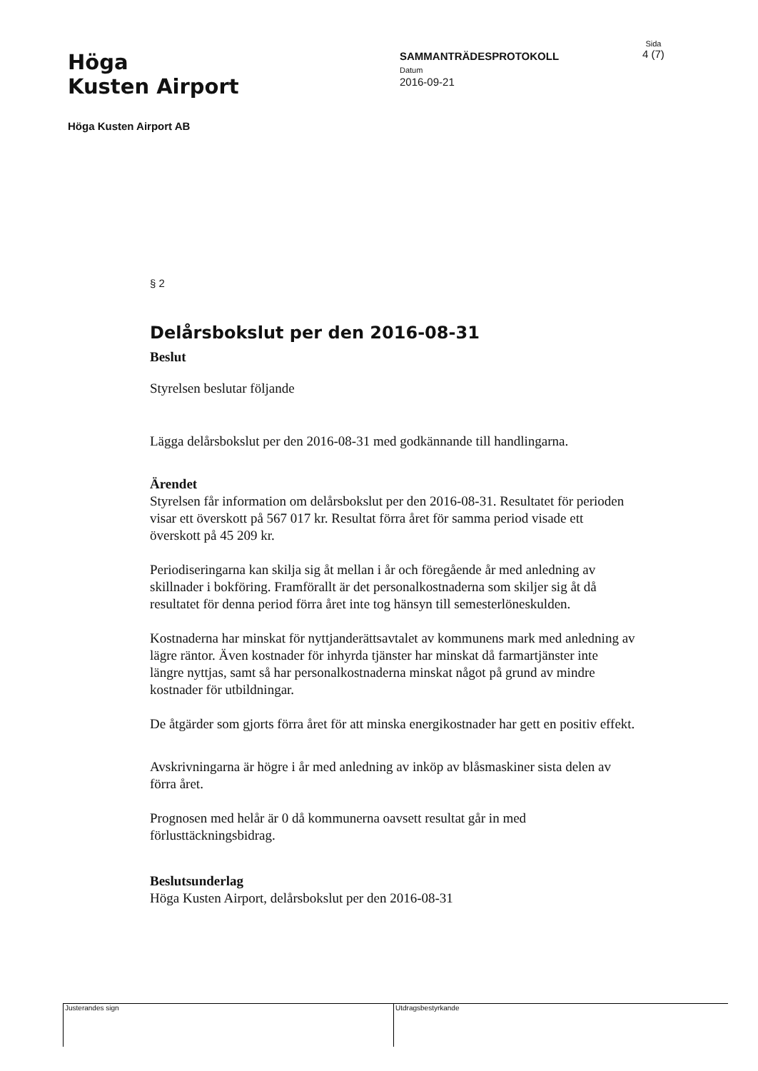Höga
Kusten Airport
SAMMANTRÄDESPROTOKOLL
Datum
2016-09-21
Sida
4 (7)
Höga Kusten Airport AB
§ 2
Delårsbokslut per den 2016-08-31
Beslut
Styrelsen beslutar följande
Lägga delårsbokslut per den 2016-08-31 med godkännande till handlingarna.
Ärendet
Styrelsen får information om delårsbokslut per den 2016-08-31. Resultatet för perioden visar ett överskott på 567 017 kr. Resultat förra året för samma period visade ett överskott på 45 209 kr.
Periodiseringarna kan skilja sig åt mellan i år och föregående år med anledning av skillnader i bokföring. Framförallt är det personalkostnaderna som skiljer sig åt då resultatet för denna period förra året inte tog hänsyn till semesterlöneskulden.
Kostnaderna har minskat för nyttjanderättsavtalet av kommunens mark med anledning av lägre räntor. Även kostnader för inhyrda tjänster har minskat då farmartjänster inte längre nyttjas, samt så har personalkostnaderna minskat något på grund av mindre kostnader för utbildningar.
De åtgärder som gjorts förra året för att minska energikostnader har gett en positiv effekt.
Avskrivningarna är högre i år med anledning av inköp av blåsmaskiner sista delen av förra året.
Prognosen med helår är 0 då kommunerna oavsett resultat går in med förlusttäckningsbidrag.
Beslutsunderlag
Höga Kusten Airport, delårsbokslut per den 2016-08-31
Justerandes sign Utdragsbestyrkande